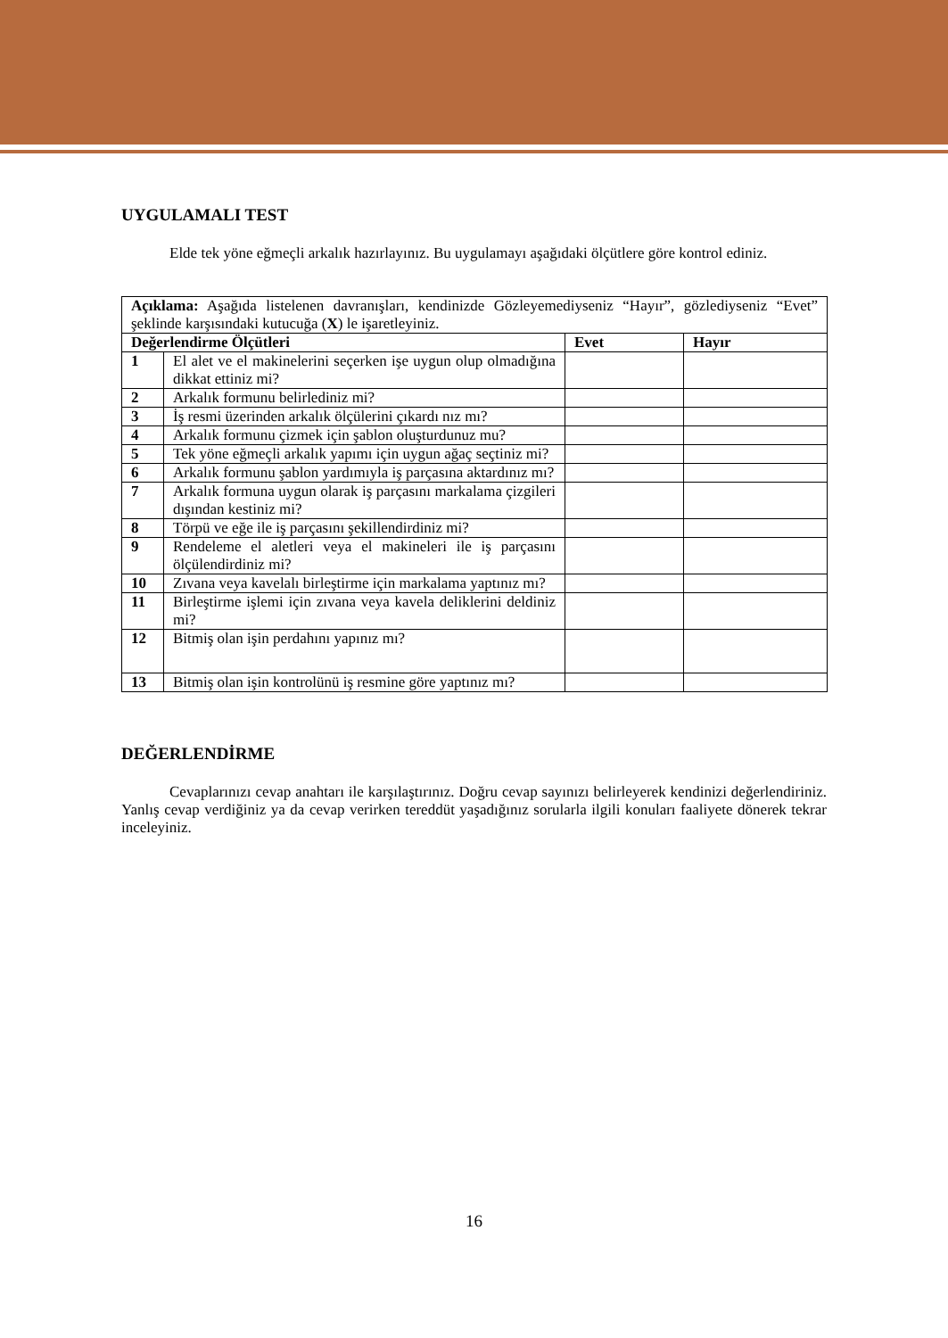UYGULAMALI TEST
Elde tek yöne eğmeçli arkalık hazırlayınız. Bu uygulamayı aşağıdaki ölçütlere göre kontrol ediniz.
| Açıklama: Aşağıda listelenen davranışları, kendinizde Gözleyemediyseniz “Hayır”, gözlediyseniz “Evet” şeklinde karşısındaki kutucuğa ( X ) le işaretleyiniz. | | | |
| Değerlendirme Ölçütleri | | Evet | Hayır |
| 1 | El alet ve el makinelerini seçerken işe uygun olup olmadığına dikkat ettiniz mi? | | |
| 2 | Arkalık formunu belirlediniz mi? | | |
| 3 | İş resmi üzerinden arkalık ölçülerini çıkardı nız mı? | | |
| 4 | Arkalık formunu çizmek için şablon oluşturdunuz mu? | | |
| 5 | Tek yöne eğmeçli arkalık yapımı için uygun ağaç seçtiniz mi? | | |
| 6 | Arkalık formunu şablon yardımıyla iş parçasına aktardınız mı? | | |
| 7 | Arkalık formuna uygun olarak iş parçasını markalama çizgileri dışından kestiniz mi? | | |
| 8 | Törpü ve eğe ile iş parçasını şekillendirdiniz mi? | | |
| 9 | Rendeleme el aletleri veya el makineleri ile iş parçasını ölçülendirdiniz mi? | | |
| 10 | Zıvana veya kavelalı birleştirme için markalama yaptınız mı? | | |
| 11 | Birleştirme işlemi için zıvana veya kavela deliklerini deldiniz mi? | | |
| 12 | Bitmiş olan işin perdahını yapınız mı? | | |
| 13 | Bitmiş olan işin kontrolünü iş resmine göre yaptınız mı? | | |
DEĞERLENDİRME
Cevaplarınızı cevap anahtarı ile karşılaştırınız. Doğru cevap sayınızı belirleyerek kendinizi değerlendiriniz. Yanlış cevap verdiğiniz ya da cevap verirken tereddüt yaşadığınız sorularla ilgili konuları faaliyete dönerek tekrar inceleyiniz.
16